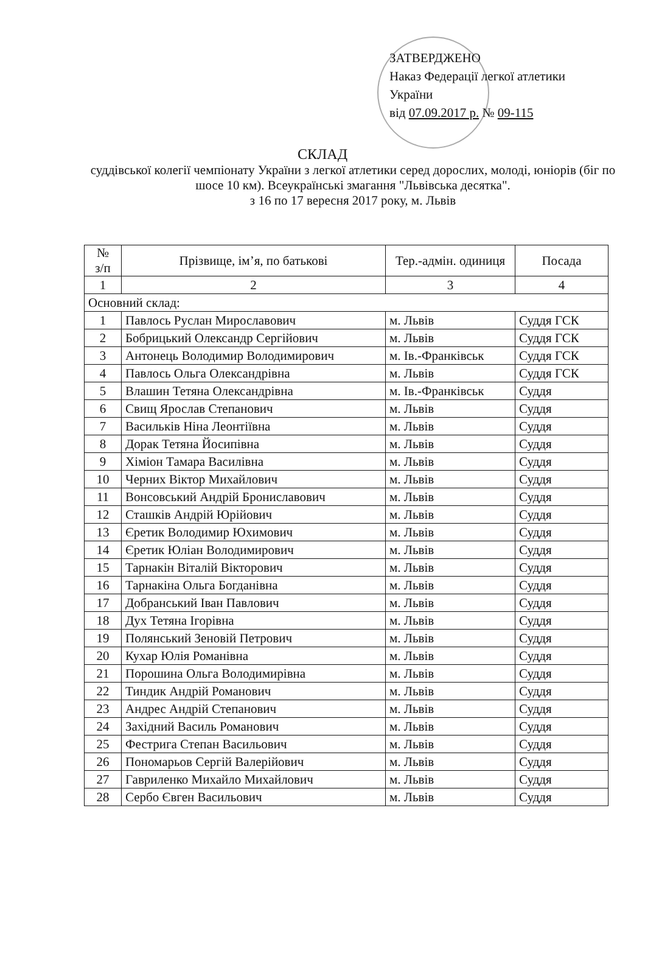ЗАТВЕРДЖЕНО
Наказ Федерації легкої атлетики
України
від 07.09.2017 р. № 09-115
СКЛАД
суддівської колегії чемпіонату України з легкої атлетики серед дорослих, молоді, юніорів (біг по шосе 10 км). Всеукраїнські змагання "Львівська десятка".
з 16 по 17 вересня 2017 року, м. Львів
| № з/п | Прізвище, ім’я, по батькові | Тер.-адмін. одиниця | Посада |
| --- | --- | --- | --- |
| 1 | 2 | 3 | 4 |
| Основний склад: | | | |
| 1 | Павлось Руслан Мирославович | м. Львів | Суддя ГСК |
| 2 | Бобрицький Олександр Сергійович | м. Львів | Суддя ГСК |
| 3 | Антонець Володимир Володимирович | м. Ів.-Франківськ | Суддя ГСК |
| 4 | Павлось Ольга Олександрівна | м. Львів | Суддя ГСК |
| 5 | Влашин Тетяна Олександрівна | м. Ів.-Франківськ | Суддя |
| 6 | Свищ Ярослав Степанович | м. Львів | Суддя |
| 7 | Васильків Ніна Леонтіївна | м. Львів | Суддя |
| 8 | Дорак Тетяна Йосипівна | м. Львів | Суддя |
| 9 | Хіміон Тамара Василівна | м. Львів | Суддя |
| 10 | Черних Віктор Михайлович | м. Львів | Суддя |
| 11 | Вонсовський Андрій Брониславович | м. Львів | Суддя |
| 12 | Сташків Андрій Юрійович | м. Львів | Суддя |
| 13 | Єретик Володимир Юхимович | м. Львів | Суддя |
| 14 | Єретик Юліан Володимирович | м. Львів | Суддя |
| 15 | Тарнакін Віталій Вікторович | м. Львів | Суддя |
| 16 | Тарнакіна Ольга Богданівна | м. Львів | Суддя |
| 17 | Добранський Іван Павлович | м. Львів | Суддя |
| 18 | Дух Тетяна Ігорівна | м. Львів | Суддя |
| 19 | Полянський Зеновій Петрович | м. Львів | Суддя |
| 20 | Кухар Юлія Романівна | м. Львів | Суддя |
| 21 | Порошина Ольга Володимирівна | м. Львів | Суддя |
| 22 | Тиндик Андрій Романович | м. Львів | Суддя |
| 23 | Андрес Андрій Степанович | м. Львів | Суддя |
| 24 | Західний Василь Романович | м. Львів | Суддя |
| 25 | Фестрига Степан Васильович | м. Львів | Суддя |
| 26 | Пономарьов Сергій Валерійович | м. Львів | Суддя |
| 27 | Гавриленко Михайло Михайлович | м. Львів | Суддя |
| 28 | Сербо Євген Васильович | м. Львів | Суддя |